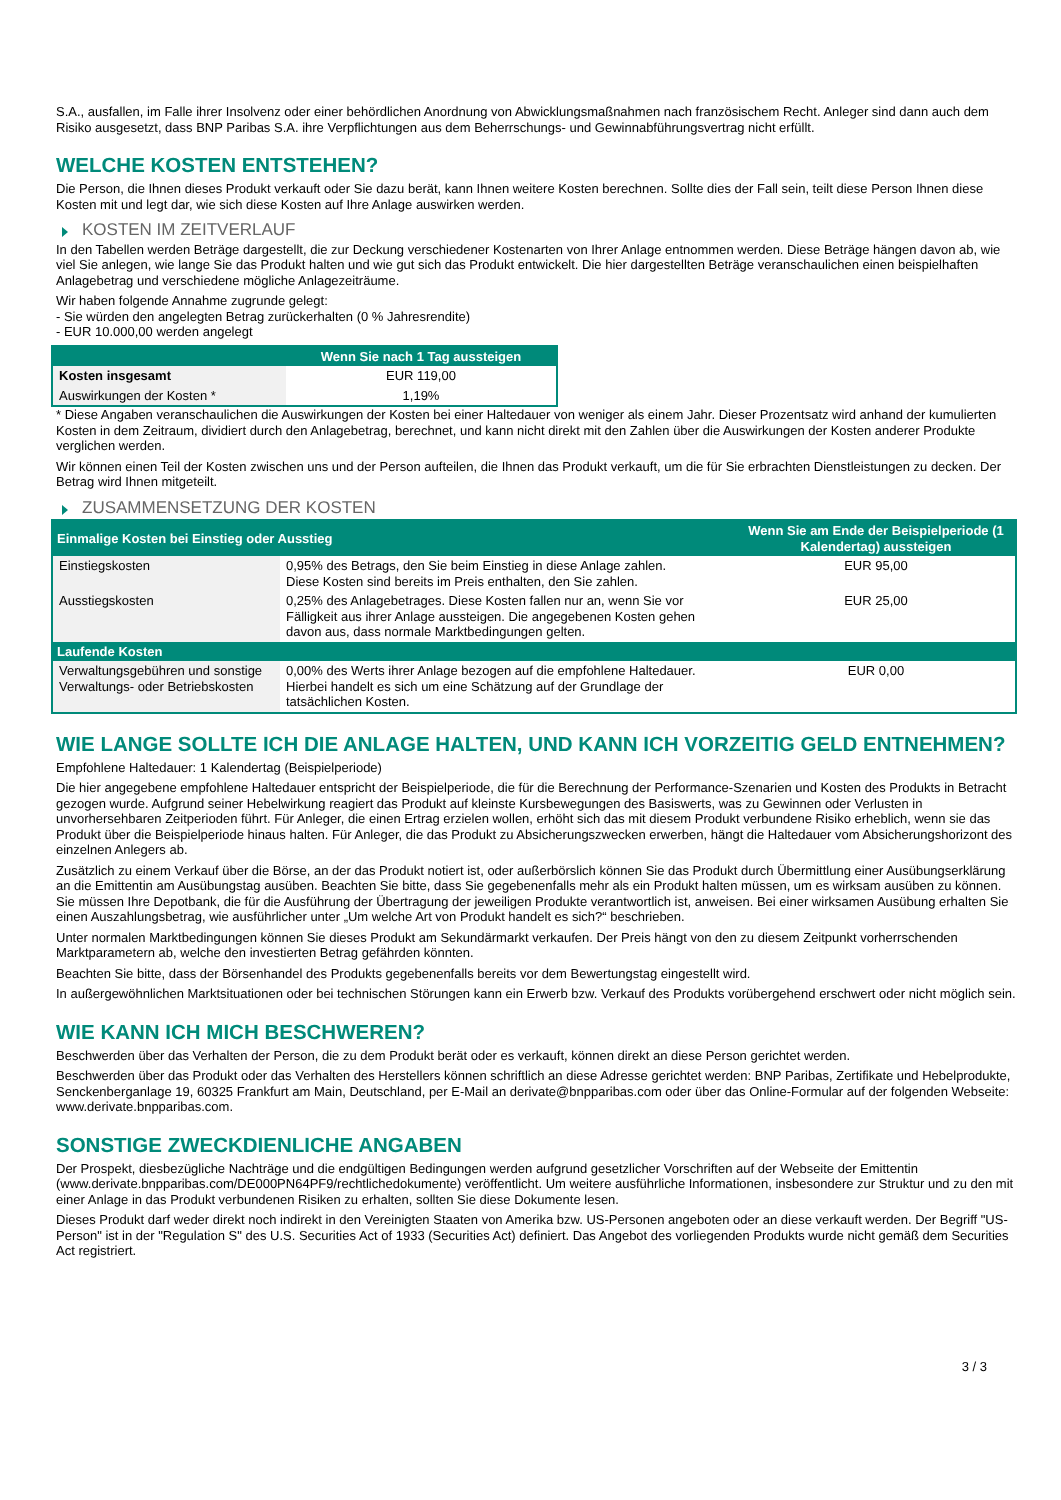S.A., ausfallen, im Falle ihrer Insolvenz oder einer behördlichen Anordnung von Abwicklungsmaßnahmen nach französischem Recht. Anleger sind dann auch dem Risiko ausgesetzt, dass BNP Paribas S.A. ihre Verpflichtungen aus dem Beherrschungs- und Gewinnabführungsvertrag nicht erfüllt.
WELCHE KOSTEN ENTSTEHEN?
Die Person, die Ihnen dieses Produkt verkauft oder Sie dazu berät, kann Ihnen weitere Kosten berechnen. Sollte dies der Fall sein, teilt diese Person Ihnen diese Kosten mit und legt dar, wie sich diese Kosten auf Ihre Anlage auswirken werden.
KOSTEN IM ZEITVERLAUF
In den Tabellen werden Beträge dargestellt, die zur Deckung verschiedener Kostenarten von Ihrer Anlage entnommen werden. Diese Beträge hängen davon ab, wie viel Sie anlegen, wie lange Sie das Produkt halten und wie gut sich das Produkt entwickelt. Die hier dargestellten Beträge veranschaulichen einen beispielhaften Anlagebetrag und verschiedene mögliche Anlagezeiträume.
Wir haben folgende Annahme zugrunde gelegt:
- Sie würden den angelegten Betrag zurückerhalten (0 % Jahresrendite)
- EUR 10.000,00 werden angelegt
| | Wenn Sie nach 1 Tag aussteigen |
| --- | --- |
| Kosten insgesamt | EUR 119,00 |
| Auswirkungen der Kosten * | 1,19% |
* Diese Angaben veranschaulichen die Auswirkungen der Kosten bei einer Haltedauer von weniger als einem Jahr. Dieser Prozentsatz wird anhand der kumulierten Kosten in dem Zeitraum, dividiert durch den Anlagebetrag, berechnet, und kann nicht direkt mit den Zahlen über die Auswirkungen der Kosten anderer Produkte verglichen werden.
Wir können einen Teil der Kosten zwischen uns und der Person aufteilen, die Ihnen das Produkt verkauft, um die für Sie erbrachten Dienstleistungen zu decken. Der Betrag wird Ihnen mitgeteilt.
ZUSAMMENSETZUNG DER KOSTEN
| Einmalige Kosten bei Einstieg oder Ausstieg | | Wenn Sie am Ende der Beispielperiode (1 Kalendertag) aussteigen |
| --- | --- | --- |
| Einstiegskosten | 0,95% des Betrags, den Sie beim Einstieg in diese Anlage zahlen. Diese Kosten sind bereits im Preis enthalten, den Sie zahlen. | EUR 95,00 |
| Ausstiegskosten | 0,25% des Anlagebetrages. Diese Kosten fallen nur an, wenn Sie vor Fälligkeit aus ihrer Anlage aussteigen. Die angegebenen Kosten gehen davon aus, dass normale Marktbedingungen gelten. | EUR 25,00 |
| Laufende Kosten | | |
| Verwaltungsgebühren und sonstige Verwaltungs- oder Betriebskosten | 0,00% des Werts ihrer Anlage bezogen auf die empfohlene Haltedauer. Hierbei handelt es sich um eine Schätzung auf der Grundlage der tatsächlichen Kosten. | EUR 0,00 |
WIE LANGE SOLLTE ICH DIE ANLAGE HALTEN, UND KANN ICH VORZEITIG GELD ENTNEHMEN?
Empfohlene Haltedauer: 1 Kalendertag (Beispielperiode)
Die hier angegebene empfohlene Haltedauer entspricht der Beispielperiode, die für die Berechnung der Performance-Szenarien und Kosten des Produkts in Betracht gezogen wurde. Aufgrund seiner Hebelwirkung reagiert das Produkt auf kleinste Kursbewegungen des Basiswerts, was zu Gewinnen oder Verlusten in unvorhersehbaren Zeitperioden führt. Für Anleger, die einen Ertrag erzielen wollen, erhöht sich das mit diesem Produkt verbundene Risiko erheblich, wenn sie das Produkt über die Beispielperiode hinaus halten. Für Anleger, die das Produkt zu Absicherungszwecken erwerben, hängt die Haltedauer vom Absicherungshorizont des einzelnen Anlegers ab.
Zusätzlich zu einem Verkauf über die Börse, an der das Produkt notiert ist, oder außerbörslich können Sie das Produkt durch Übermittlung einer Ausübungserklärung an die Emittentin am Ausübungstag ausüben. Beachten Sie bitte, dass Sie gegebenenfalls mehr als ein Produkt halten müssen, um es wirksam ausüben zu können. Sie müssen Ihre Depotbank, die für die Ausführung der Übertragung der jeweiligen Produkte verantwortlich ist, anweisen. Bei einer wirksamen Ausübung erhalten Sie einen Auszahlungsbetrag, wie ausführlicher unter „Um welche Art von Produkt handelt es sich?“ beschrieben.
Unter normalen Marktbedingungen können Sie dieses Produkt am Sekundärmarkt verkaufen. Der Preis hängt von den zu diesem Zeitpunkt vorherrschenden Marktparametern ab, welche den investierten Betrag gefährden könnten.
Beachten Sie bitte, dass der Börsenhandel des Produkts gegebenenfalls bereits vor dem Bewertungstag eingestellt wird.
In außergewöhnlichen Marktsituationen oder bei technischen Störungen kann ein Erwerb bzw. Verkauf des Produkts vorübergehend erschwert oder nicht möglich sein.
WIE KANN ICH MICH BESCHWEREN?
Beschwerden über das Verhalten der Person, die zu dem Produkt berät oder es verkauft, können direkt an diese Person gerichtet werden.
Beschwerden über das Produkt oder das Verhalten des Herstellers können schriftlich an diese Adresse gerichtet werden: BNP Paribas, Zertifikate und Hebelprodukte, Senckenberganlage 19, 60325 Frankfurt am Main, Deutschland, per E-Mail an derivate@bnpparibas.com oder über das Online-Formular auf der folgenden Webseite: www.derivate.bnpparibas.com.
SONSTIGE ZWECKDIENLICHE ANGABEN
Der Prospekt, diesbezügliche Nachträge und die endgültigen Bedingungen werden aufgrund gesetzlicher Vorschriften auf der Webseite der Emittentin (www.derivate.bnpparibas.com/DE000PN64PF9/rechtlichedokumente) veröffentlicht. Um weitere ausführliche Informationen, insbesondere zur Struktur und zu den mit einer Anlage in das Produkt verbundenen Risiken zu erhalten, sollten Sie diese Dokumente lesen.
Dieses Produkt darf weder direkt noch indirekt in den Vereinigten Staaten von Amerika bzw. US-Personen angeboten oder an diese verkauft werden. Der Begriff "US-Person" ist in der "Regulation S" des U.S. Securities Act of 1933 (Securities Act) definiert. Das Angebot des vorliegenden Produkts wurde nicht gemäß dem Securities Act registriert.
3 / 3